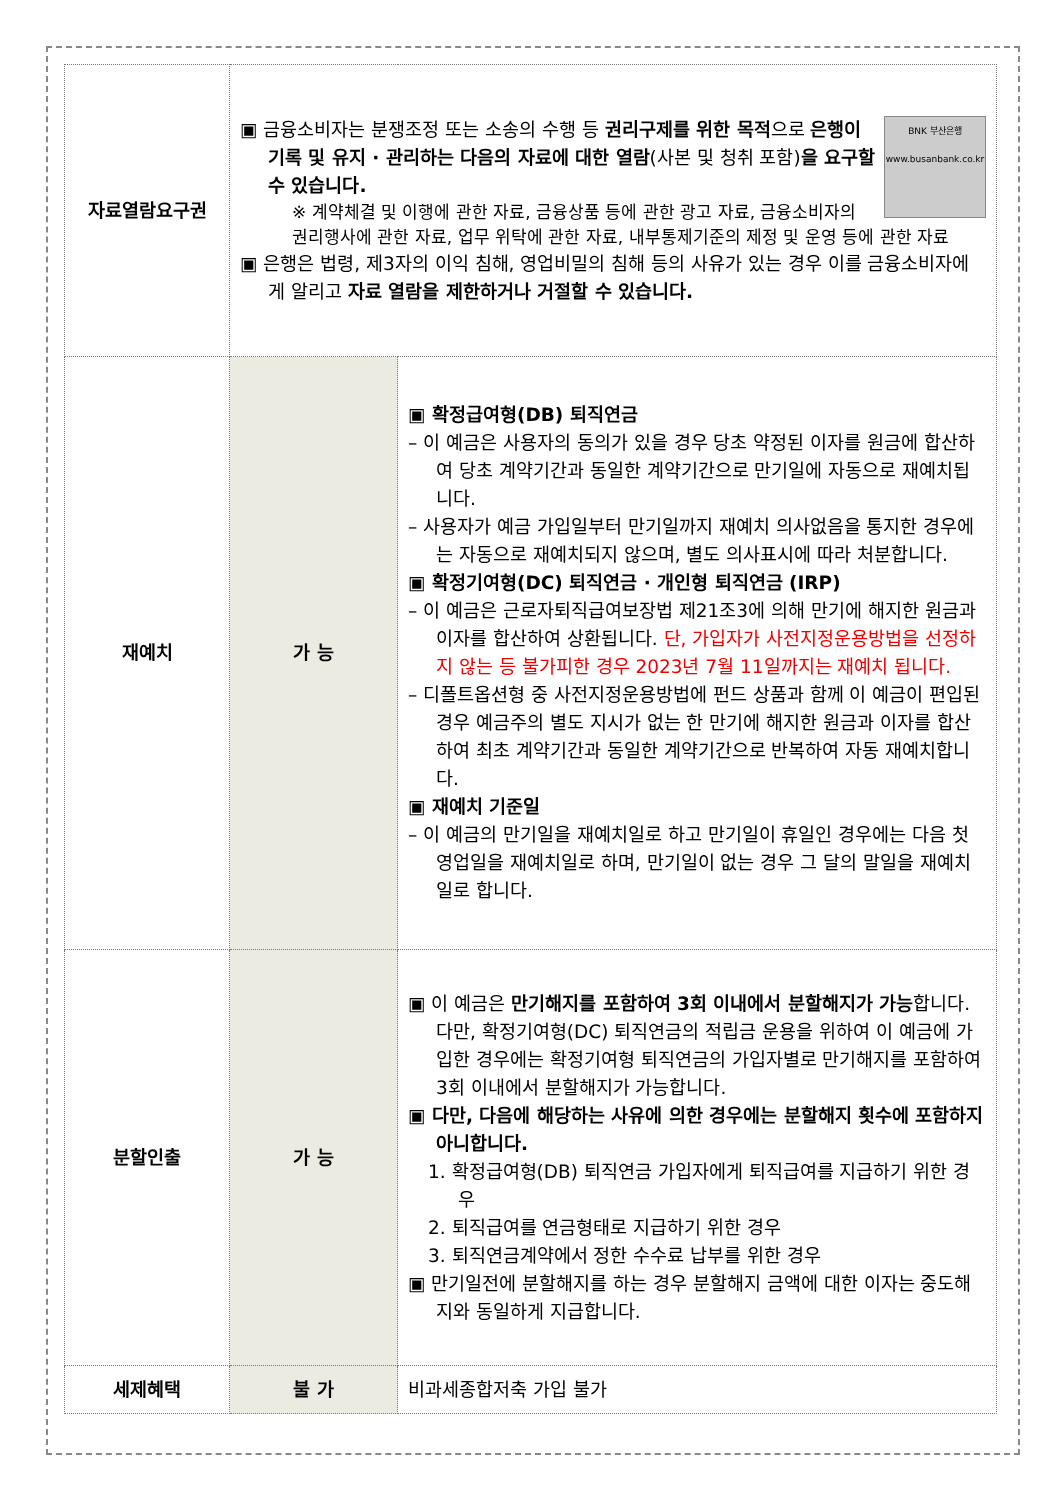| 자료열람요구권 | BNK 부산은행 www.busanbank.co.kr ▣ 금융소비자는 분쟁조정 또는 소송의 수행 등 권리구제를 위한 목적 으로 은행이 기록 및 유지 · 관리하는 다음의 자료에 대한 열람 (사본 및 청취 포함) 을 요구할 수 있습니다. ※ 계약체결 및 이행에 관한 자료, 금융상품 등에 관한 광고 자료, 금융소비자의 권리행사에 관한 자료, 업무 위탁에 관한 자료, 내부통제기준의 제정 및 운영 등에 관한 자료 ▣ 은행은 법령, 제3자의 이익 침해, 영업비밀의 침해 등의 사유가 있는 경우 이를 금융소비자에게 알리고 자료 열람을 제한하거나 거절할 수 있습니다. | |
| 재예치 | 가 능 | ▣ 확정급여형(DB) 퇴직연금 – 이 예금은 사용자의 동의가 있을 경우 당초 약정된 이자를 원금에 합산하여 당초 계약기간과 동일한 계약기간으로 만기일에 자동으로 재예치됩니다. – 사용자가 예금 가입일부터 만기일까지 재예치 의사없음을 통지한 경우에는 자동으로 재예치되지 않으며, 별도 의사표시에 따라 처분합니다. ▣ 확정기여형(DC) 퇴직연금 · 개인형 퇴직연금 (IRP) – 이 예금은 근로자퇴직급여보장법 제21조3에 의해 만기에 해지한 원금과 이자를 합산하여 상환됩니다. 단, 가입자가 사전지정운용방법을 선정하지 않는 등 불가피한 경우 2023년 7월 11일까지는 재예치 됩니다. – 디폴트옵션형 중 사전지정운용방법에 펀드 상품과 함께 이 예금이 편입된 경우 예금주의 별도 지시가 없는 한 만기에 해지한 원금과 이자를 합산하여 최초 계약기간과 동일한 계약기간으로 반복하여 자동 재예치합니다. ▣ 재예치 기준일 – 이 예금의 만기일을 재예치일로 하고 만기일이 휴일인 경우에는 다음 첫 영업일을 재예치일로 하며, 만기일이 없는 경우 그 달의 말일을 재예치일로 합니다. |
| 분할인출 | 가 능 | ▣ 이 예금은 만기해지를 포함하여 3회 이내에서 분할해지가 가능 합니다. 다만, 확정기여형(DC) 퇴직연금의 적립금 운용을 위하여 이 예금에 가입한 경우에는 확정기여형 퇴직연금의 가입자별로 만기해지를 포함하여 3회 이내에서 분할해지가 가능합니다. ▣ 다만, 다음에 해당하는 사유에 의한 경우에는 분할해지 횟수에 포함하지 아니합니다. 1. 확정급여형(DB) 퇴직연금 가입자에게 퇴직급여를 지급하기 위한 경우 2. 퇴직급여를 연금형태로 지급하기 위한 경우 3. 퇴직연금계약에서 정한 수수료 납부를 위한 경우 ▣ 만기일전에 분할해지를 하는 경우 분할해지 금액에 대한 이자는 중도해지와 동일하게 지급합니다. |
| 세제혜택 | 불 가 | 비과세종합저축 가입 불가 |